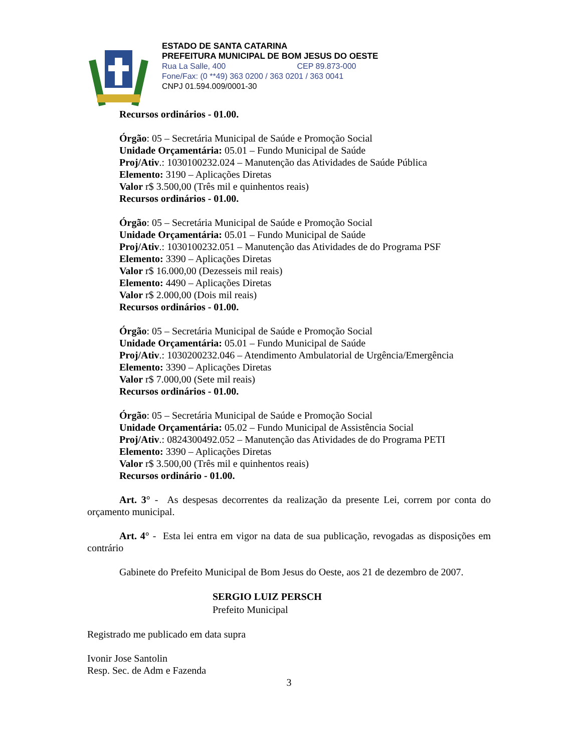ESTADO DE SANTA CATARINA
PREFEITURA MUNICIPAL DE BOM JESUS DO OESTE
Rua La Salle, 400 CEP 89.873-000
Fone/Fax: (0 **49) 363 0200 / 363 0201 / 363 0041
CNPJ 01.594.009/0001-30
Recursos ordinários - 01.00.
Órgão: 05 – Secretária Municipal de Saúde e Promoção Social
Unidade Orçamentária: 05.01 – Fundo Municipal de Saúde
Proj/Ativ.: 1030100232.024 – Manutenção das Atividades de Saúde Pública
Elemento: 3190 – Aplicações Diretas
Valor r$ 3.500,00 (Três mil e quinhentos reais)
Recursos ordinários - 01.00.
Órgão: 05 – Secretária Municipal de Saúde e Promoção Social
Unidade Orçamentária: 05.01 – Fundo Municipal de Saúde
Proj/Ativ.: 1030100232.051 – Manutenção das Atividades de do Programa PSF
Elemento: 3390 – Aplicações Diretas
Valor r$ 16.000,00 (Dezesseis mil reais)
Elemento: 4490 – Aplicações Diretas
Valor r$ 2.000,00 (Dois mil reais)
Recursos ordinários - 01.00.
Órgão: 05 – Secretária Municipal de Saúde e Promoção Social
Unidade Orçamentária: 05.01 – Fundo Municipal de Saúde
Proj/Ativ.: 1030200232.046 – Atendimento Ambulatorial de Urgência/Emergência
Elemento: 3390 – Aplicações Diretas
Valor r$ 7.000,00 (Sete mil reais)
Recursos ordinários - 01.00.
Órgão: 05 – Secretária Municipal de Saúde e Promoção Social
Unidade Orçamentária: 05.02 – Fundo Municipal de Assistência Social
Proj/Ativ.: 0824300492.052 – Manutenção das Atividades de do Programa PETI
Elemento: 3390 – Aplicações Diretas
Valor r$ 3.500,00 (Três mil e quinhentos reais)
Recursos ordinário - 01.00.
Art. 3° - As despesas decorrentes da realização da presente Lei, correm por conta do orçamento municipal.
Art. 4° - Esta lei entra em vigor na data de sua publicação, revogadas as disposições em contrário
Gabinete do Prefeito Municipal de Bom Jesus do Oeste, aos 21 de dezembro de 2007.
SERGIO LUIZ PERSCH
Prefeito Municipal
Registrado me publicado em data supra
Ivonir Jose Santolin
Resp. Sec. de Adm e Fazenda
3